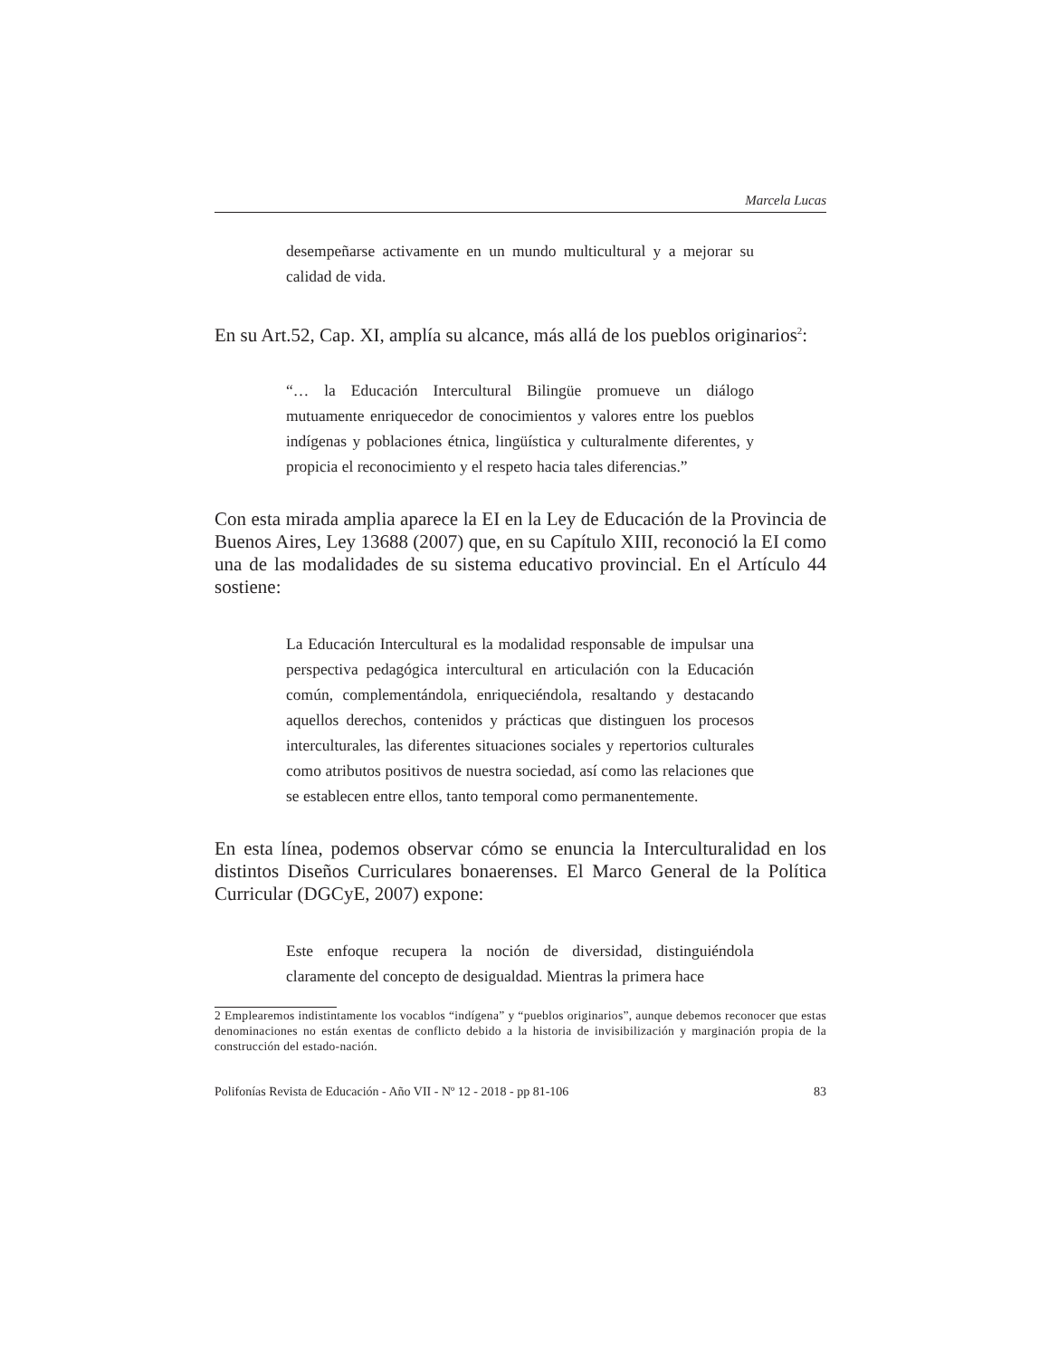Marcela Lucas
desempeñarse activamente en un mundo multicultural y a mejorar su calidad de vida.
En su Art.52, Cap. XI, amplía su alcance, más allá de los pueblos originarios<sup>2</sup>:
“… la Educación Intercultural Bilingüe promueve un diálogo mutuamente enriquecedor de conocimientos y valores entre los pueblos indígenas y poblaciones étnica, lingüística y culturalmente diferentes, y propicia el reconocimiento y el respeto hacia tales diferencias.”
Con esta mirada amplia aparece la EI en la Ley de Educación de la Provincia de Buenos Aires, Ley 13688 (2007) que, en su Capítulo XIII, reconoció la EI como una de las modalidades de su sistema educativo provincial. En el Artículo 44 sostiene:
La Educación Intercultural es la modalidad responsable de impulsar una perspectiva pedagógica intercultural en articulación con la Educación común, complementándola, enriqueciéndola, resaltando y destacando aquellos derechos, contenidos y prácticas que distinguen los procesos interculturales, las diferentes situaciones sociales y repertorios culturales como atributos positivos de nuestra sociedad, así como las relaciones que se establecen entre ellos, tanto temporal como permanentemente.
En esta línea, podemos observar cómo se enuncia la Interculturalidad en los distintos Diseños Curriculares bonaerenses. El Marco General de la Política Curricular (DGCyE, 2007) expone:
Este enfoque recupera la noción de diversidad, distinguiéndola claramente del concepto de desigualdad. Mientras la primera hace
2 Emplearemos indistintamente los vocablos “indígena” y “pueblos originarios”, aunque debemos reconocer que estas denominaciones no están exentas de conflicto debido a la historia de invisibilización y marginación propia de la construcción del estado-nación.
Polifonías Revista de Educación - Año VII - Nº 12 - 2018 - pp 81-106 83